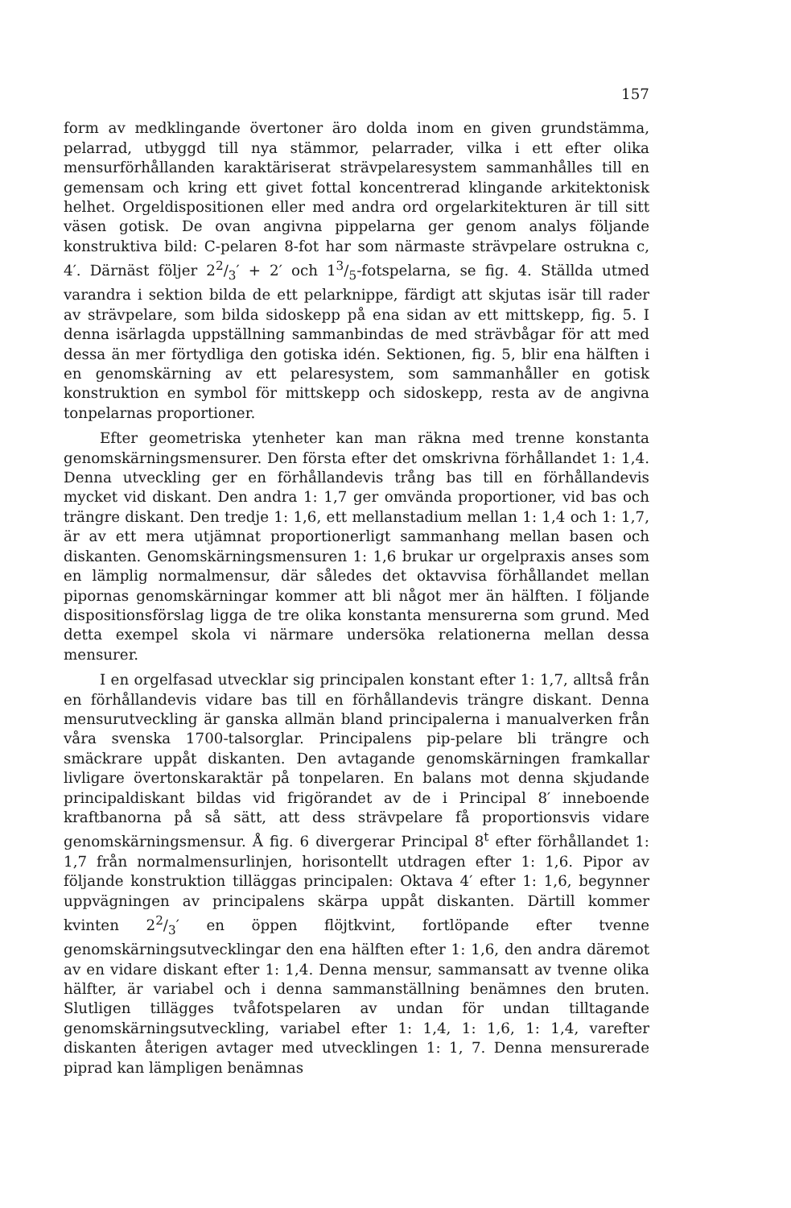157
form av medklingande övertoner äro dolda inom en given grundstämma, pelarrad, utbyggd till nya stämmor, pelarrader, vilka i ett efter olika mensurförhållanden karaktäriserat strävpelaresystem sammanhålles till en gemensam och kring ett givet fottal koncentrerad klingande arkitektonisk helhet. Orgeldispositionen eller med andra ord orgelarkitekturen är till sitt väsen gotisk. De ovan angivna pippelarna ger genom analys följande konstruktiva bild: C-pelaren 8-fot har som närmaste strävpelare ostrukna c, 4′. Därnäst följer 22/3′ + 2′ och 13/5-fotspelarna, se fig. 4. Ställda utmed varandra i sektion bilda de ett pelarknippe, färdigt att skjutas isär till rader av strävpelare, som bilda sidoskepp på ena sidan av ett mittskepp, fig. 5. I denna isärlagda uppställning sammanbindas de med strävbågar för att med dessa än mer förtydliga den gotiska idén. Sektionen, fig. 5, blir ena hälften i en genomskärning av ett pelaresystem, som sammanhåller en gotisk konstruktion en symbol för mittskepp och sidoskepp, resta av de angivna tonpelarnas proportioner.
Efter geometriska ytenheter kan man räkna med trenne konstanta genomskärningsmensurer. Den första efter det omskrivna förhållandet 1: 1,4. Denna utveckling ger en förhållandevis trång bas till en förhållandevis mycket vid diskant. Den andra 1: 1,7 ger omvända proportioner, vid bas och trängre diskant. Den tredje 1: 1,6, ett mellanstadium mellan 1: 1,4 och 1: 1,7, är av ett mera utjämnat proportionerligt sammanhang mellan basen och diskanten. Genomskärningsmensuren 1: 1,6 brukar ur orgelpraxis anses som en lämplig normalmensur, där således det oktavvisa förhållandet mellan pipornas genomskärningar kommer att bli något mer än hälften. I följande dispositionsförslag ligga de tre olika konstanta mensurerna som grund. Med detta exempel skola vi närmare undersöka relationerna mellan dessa mensurer.
I en orgelfasad utvecklar sig principalen konstant efter 1: 1,7, alltså från en förhållandevis vidare bas till en förhållandevis trängre diskant. Denna mensurutveckling är ganska allmän bland principalerna i manualverken från våra svenska 1700-talsorglar. Principalens pip-pelare bli trängre och smäckrare uppåt diskanten. Den avtagande genomskärningen framkallar livligare övertonskaraktär på tonpelaren. En balans mot denna skjudande principaldiskant bildas vid frigörandet av de i Principal 8′ inneboende kraftbanorna på så sätt, att dess strävpelare få proportionsvis vidare genomskärningsmensur. Å fig. 6 divergerar Principal 8<sup>t</sup> efter förhållandet 1: 1,7 från normalmensurlinjen, horisontellt utdragen efter 1: 1,6. Pipor av följande konstruktion tilläggas principalen: Oktava 4′ efter 1: 1,6, begynner uppvägningen av principalens skärpa uppåt diskanten. Därtill kommer kvinten 22/3′ en öppen flöjtkvint, fortlöpande efter tvenne genomskärningsutvecklingar den ena hälften efter 1: 1,6, den andra däremot av en vidare diskant efter 1: 1,4. Denna mensur, sammansatt av tvenne olika hälfter, är variabel och i denna sammanställning benämnes den bruten. Slutligen tillägges tvåfotspelaren av undan för undan tilltagande genomskärningsutveckling, variabel efter 1: 1,4, 1: 1,6, 1: 1,4, varefter diskanten återigen avtager med utvecklingen 1: 1, 7. Denna mensurerade piprad kan lämpligen benämnas